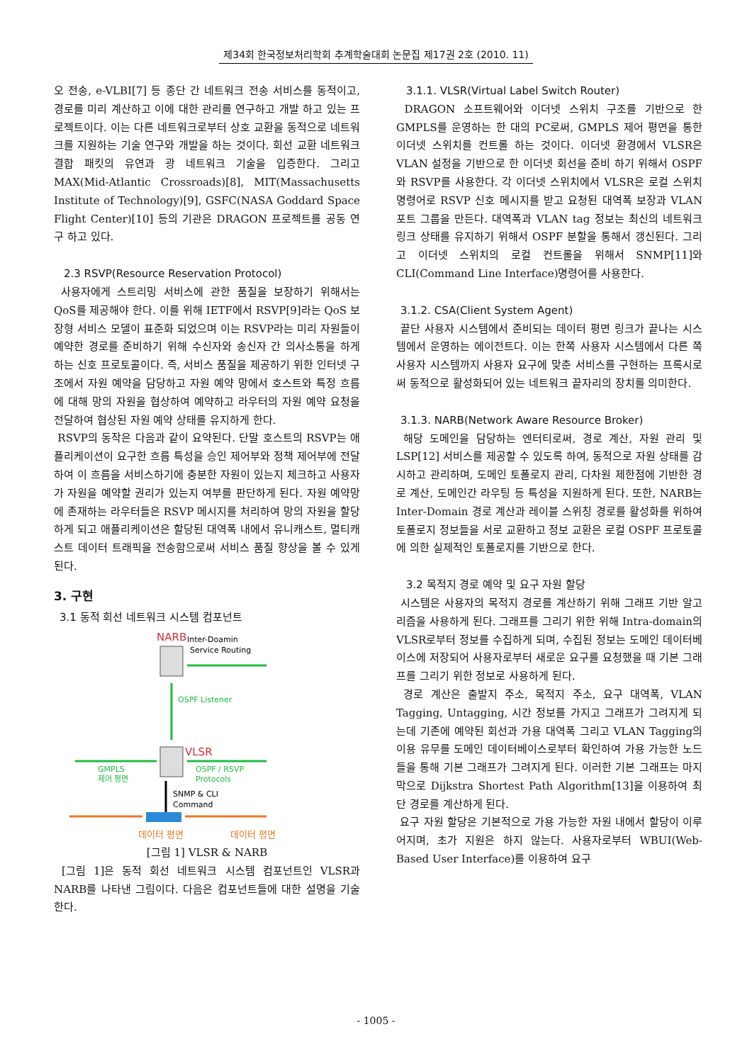제34회 한국정보처리학회 추계학술대회 논문집 제17권 2호 (2010. 11)
오 전송, e-VLBI[7] 등 종단 간 네트워크 전송 서비스를 동적이고, 경로를 미리 계산하고 이에 대한 관리를 연구하고 개발 하고 있는 프로젝트이다. 이는 다른 네트워크로부터 상호 교환을 동적으로 네트워크를 지원하는 기술 연구와 개발을 하는 것이다. 회선 교환 네트워크 결합 패킷의 유연과 광 네트워크 기술을 입증한다. 그리고 MAX(Mid-Atlantic Crossroads)[8], MIT(Massachusetts Institute of Technology)[9], GSFC(NASA Goddard Space Flight Center)[10] 등의 기관은 DRAGON 프로젝트를 공동 연구 하고 있다.
2.3 RSVP(Resource Reservation Protocol)
사용자에게 스트리밍 서비스에 관한 품질을 보장하기 위해서는 QoS를 제공해야 한다. 이를 위해 IETF에서 RSVP[9]라는 QoS 보장형 서비스 모델이 표준화 되었으며 이는 RSVP라는 미리 자원들이 예약한 경로를 준비하기 위해 수신자와 송신자 간 의사소통을 하게 하는 신호 프로토콜이다. 즉, 서비스 품질을 제공하기 위한 인터넷 구조에서 자원 예약을 담당하고 자원 예약 망에서 호스트와 특정 흐름에 대해 망의 자원을 협상하여 예약하고 라우터의 자원 예약 요청을 전달하여 협상된 자원 예약 상태를 유지하게 한다.
RSVP의 동작은 다음과 같이 요약된다. 단말 호스트의 RSVP는 애플리케이션이 요구한 흐름 특성을 승인 제어부와 정책 제어부에 전달하여 이 흐름을 서비스하기에 충분한 자원이 있는지 체크하고 사용자가 자원을 예약할 권리가 있는지 여부를 판단하게 된다. 자원 예약망에 존재하는 라우터들은 RSVP 메시지를 처리하여 망의 자원을 할당하게 되고 애플리케이션은 할당된 대역폭 내에서 유니캐스트, 멀티캐스트 데이터 트래픽을 전송함으로써 서비스 품질 향상을 볼 수 있게 된다.
3. 구현
3.1 동적 회선 네트워크 시스템 컴포넌트
NARB
Inter-Doamin
Service Routing
OSPF Listener
VLSR
GMPLS
제어 평면
OSPF / RSVP
Protocols
SNMP & CLI
Command
데이터 평면 데이터 평면
[그림 1] VLSR & NARB
[그림 1]은 동적 회선 네트워크 시스템 컴포넌트인 VLSR과 NARB를 나타낸 그림이다. 다음은 컴포넌트들에 대한 설명을 기술한다.
3.1.1. VLSR(Virtual Label Switch Router)
DRAGON 소프트웨어와 이더넷 스위치 구조를 기반으로 한 GMPLS를 운영하는 한 대의 PC로써, GMPLS 제어 평면을 통한 이더넷 스위치를 컨트롤 하는 것이다. 이더넷 환경에서 VLSR은 VLAN 설정을 기반으로 한 이더넷 회선을 준비 하기 위해서 OSPF와 RSVP를 사용한다. 각 이더넷 스위치에서 VLSR은 로컬 스위치 명령어로 RSVP 신호 메시지를 받고 요청된 대역폭 보장과 VLAN 포트 그룹을 만든다. 대역폭과 VLAN tag 정보는 최신의 네트워크 링크 상태를 유지하기 위해서 OSPF 분할을 통해서 갱신된다. 그리고 이더넷 스위치의 로컬 컨트롤을 위해서 SNMP[11]와CLI(Command Line Interface)명령어를 사용한다.
3.1.2. CSA(Client System Agent)
끝단 사용자 시스템에서 준비되는 데이터 평면 링크가 끝나는 시스템에서 운영하는 에이전트다. 이는 한쪽 사용자 시스템에서 다른 쪽 사용자 시스템까지 사용자 요구에 맞춘 서비스를 구현하는 프록시로써 동적으로 활성화되어 있는 네트워크 끝자리의 장치를 의미한다.
3.1.3. NARB(Network Aware Resource Broker)
해당 도메인을 담당하는 엔터티로써, 경로 계산, 자원 관리 및 LSP[12] 서비스를 제공할 수 있도록 하여, 동적으로 자원 상태를 감시하고 관리하며, 도메인 토폴로지 관리, 다차원 제한점에 기반한 경로 계산, 도메인간 라우팅 등 특성을 지원하게 된다. 또한, NARB는 Inter-Domain 경로 계산과 레이블 스위칭 경로를 활성화를 위하여 토폴로지 정보들을 서로 교환하고 정보 교환은 로컬 OSPF 프로토콜에 의한 실제적인 토폴로지를 기반으로 한다.
3.2 목적지 경로 예약 및 요구 자원 할당
시스템은 사용자의 목적지 경로를 계산하기 위해 그래프 기반 알고리즘을 사용하게 된다. 그래프를 그리기 위한 위해 Intra-domain의 VLSR로부터 정보를 수집하게 되며, 수집된 정보는 도메인 데이터베이스에 저장되어 사용자로부터 새로운 요구를 요청했을 때 기본 그래프를 그리기 위한 정보로 사용하게 된다.
경로 계산은 출발지 주소, 목적지 주소, 요구 대역폭, VLAN Tagging, Untagging, 시간 정보를 가지고 그래프가 그려지게 되는데 기존에 예약된 회선과 가용 대역폭 그리고 VLAN Tagging의 이용 유무를 도메인 데이터베이스로부터 확인하여 가용 가능한 노드들을 통해 기본 그래프가 그려지게 된다. 이러한 기본 그래프는 마지막으로 Dijkstra Shortest Path Algorithm[13]을 이용하여 최단 경로를 계산하게 된다.
요구 자원 할당은 기본적으로 가용 가능한 자원 내에서 할당이 이루어지며, 초가 지원은 하지 않는다. 사용자로부터 WBUI(Web-Based User Interface)를 이용하여 요구
- 1005 -